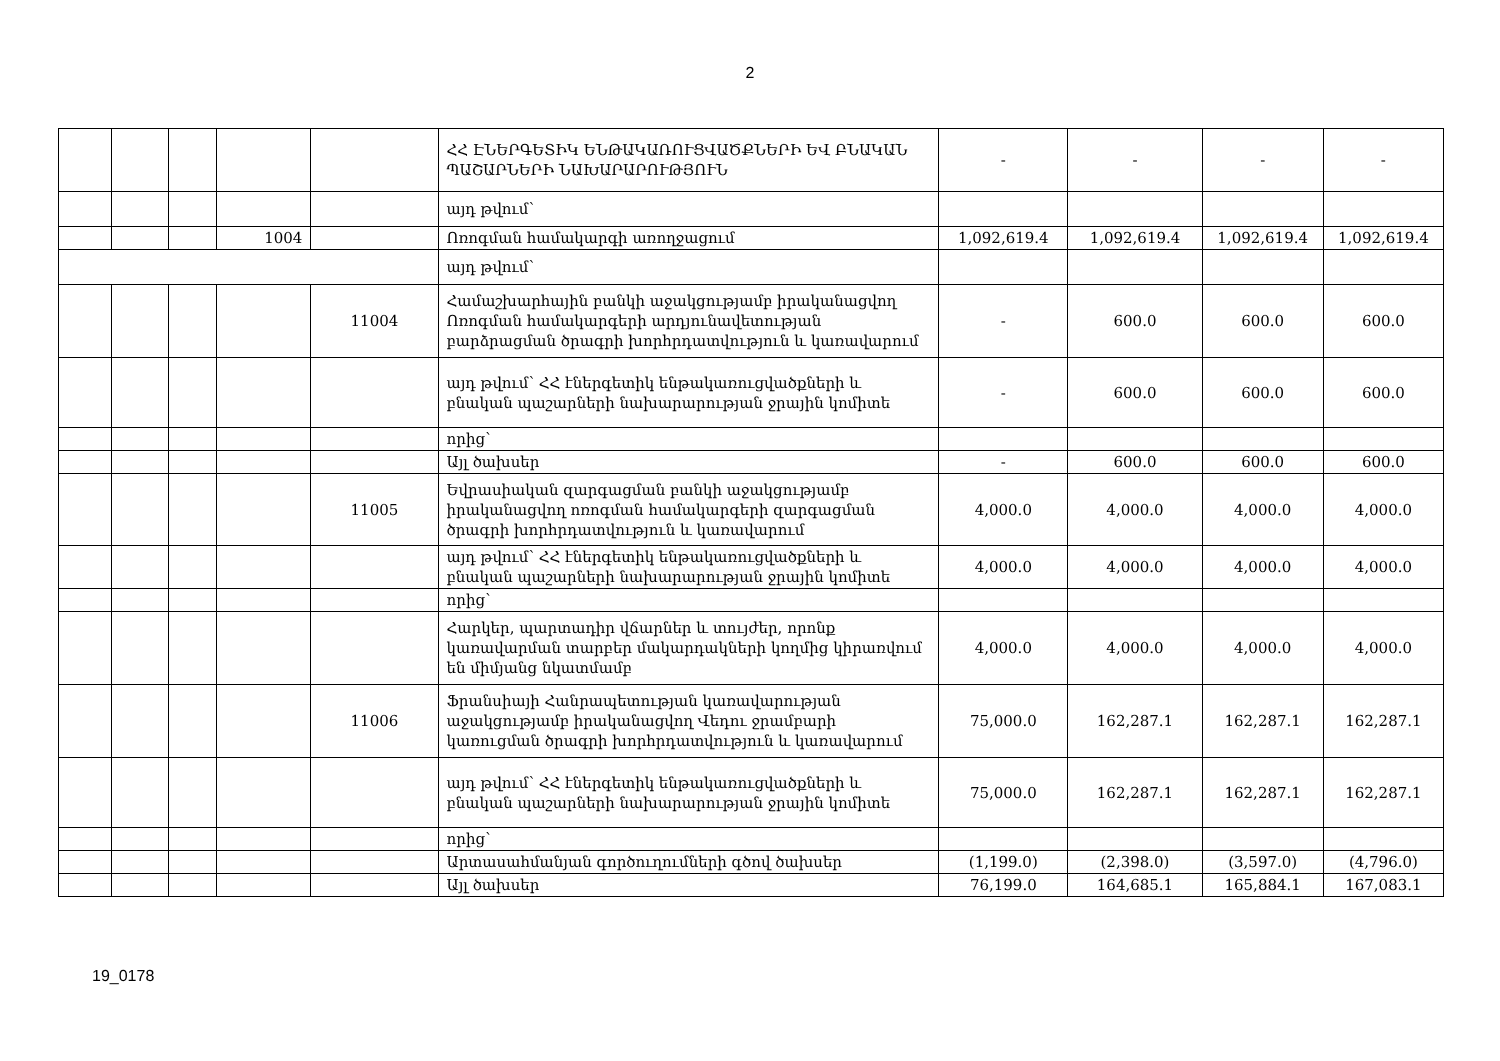2
| | | | | | ՀՀ ԷՆԵՐԳԵՏԻԿ ԵՆԹԱԿԱՌՈՒՑՎԱԾՔՆԵՐԻ ԵՎ ԲՆԱԿԱՆ ՊԱՇԱՐՆԵՐԻ ՆԱԽԱՐԱՐՈՒԹՅՈՒՆ | - | - | - | - |
| | | | | | այդ թվում՝ | | | | |
| | | | 1004 | | Ոռոգման համակարգի առողջացում | 1,092,619.4 | 1,092,619.4 | 1,092,619.4 | 1,092,619.4 |
| | | | | | այդ թվում՝ | | | | |
| | | | | 11004 | Համաշխարհային բանկի աջակցությամբ իրականացվող Ոռոգման համակարգերի արդյունավետության բարձրացման ծրագրի խորհրդատվություն և կառավարում | - | 600.0 | 600.0 | 600.0 |
| | | | | | այդ թվում՝ ՀՀ էներգետիկ ենթակառուցվածքների և բնական պաշարների նախարարության ջրային կոմիտե | - | 600.0 | 600.0 | 600.0 |
| | | | | | որից՝ | | | | |
| | | | | | Այլ ծախսեր | - | 600.0 | 600.0 | 600.0 |
| | | | | 11005 | Եվրասիական զարգացման բանկի աջակցությամբ իրականացվող ոռոգման համակարգերի զարգացման ծրագրի խորհրդատվություն և կառավարում | 4,000.0 | 4,000.0 | 4,000.0 | 4,000.0 |
| | | | | | այդ թվում՝ ՀՀ էներգետիկ ենթակառուցվածքների և բնական պաշարների նախարարության ջրային կոմիտե | 4,000.0 | 4,000.0 | 4,000.0 | 4,000.0 |
| | | | | | որից՝ | | | | |
| | | | | | Հարկեր, պարտադիր վճարներ և տույժեր, որոնք կառավարման տարբեր մակարդակների կողմից կիրառվում են միմյանց նկատմամբ | 4,000.0 | 4,000.0 | 4,000.0 | 4,000.0 |
| | | | | 11006 | Ֆրանսիայի Հանրապետության կառավարության աջակցությամբ իրականացվող Վեդու ջրամբարի կառուցման ծրագրի խորհրդատվություն և կառավարում | 75,000.0 | 162,287.1 | 162,287.1 | 162,287.1 |
| | | | | | այդ թվում՝ ՀՀ էներգետիկ ենթակառուցվածքների և բնական պաշարների նախարարության ջրային կոմիտե | 75,000.0 | 162,287.1 | 162,287.1 | 162,287.1 |
| | | | | | որից՝ | | | | |
| | | | | | Արտասահմանյան գործուղումների գծով ծախսեր | (1,199.0) | (2,398.0) | (3,597.0) | (4,796.0) |
| | | | | | Այլ ծախսեր | 76,199.0 | 164,685.1 | 165,884.1 | 167,083.1 |
19_0178